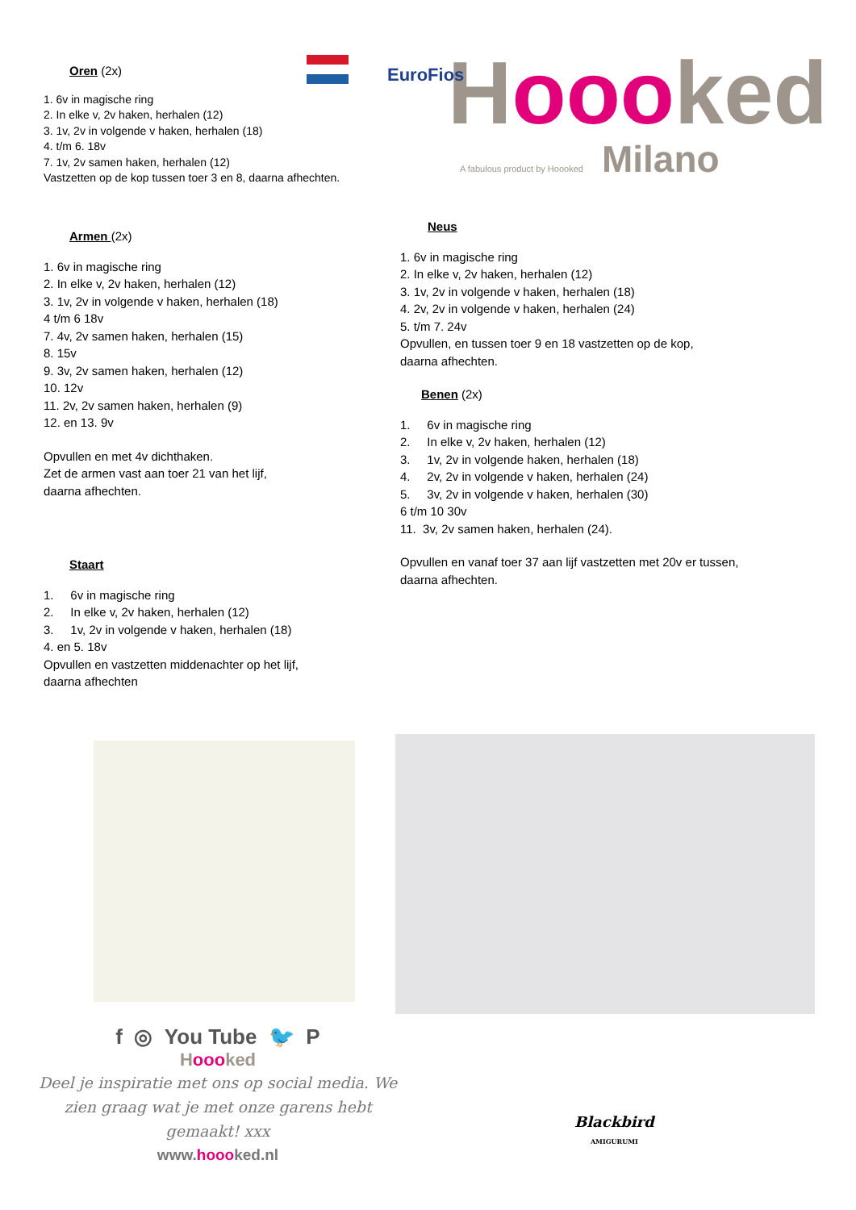Hooo ked
A fabulous product by Hoooked Milano
EuroFios
Oren (2x)
1. 6v in magische ring
2. In elke v, 2v haken, herhalen (12)
3. 1v, 2v in volgende v haken, herhalen (18)
4. t/m 6. 18v
7. 1v, 2v samen haken, herhalen (12)
Vastzetten op de kop tussen toer 3 en 8, daarna afhechten.
Armen (2x)
1. 6v in magische ring
2. In elke v, 2v haken, herhalen (12)
3. 1v, 2v in volgende v haken, herhalen (18)
4 t/m 6 18v
7. 4v, 2v samen haken, herhalen (15)
8. 15v
9. 3v, 2v samen haken, herhalen (12)
10. 12v
11. 2v, 2v samen haken, herhalen (9)
12. en 13. 9v
Opvullen en met 4v dichthaken.
Zet de armen vast aan toer 21 van het lijf,
daarna afhechten.
Staart
1. 6v in magische ring
2. In elke v, 2v haken, herhalen (12)
3. 1v, 2v in volgende v haken, herhalen (18)
4. en 5. 18v
Opvullen en vastzetten middenachter op het lijf,
daarna afhechten
Neus
1. 6v in magische ring
2. In elke v, 2v haken, herhalen (12)
3. 1v, 2v in volgende v haken, herhalen (18)
4. 2v, 2v in volgende v haken, herhalen (24)
5. t/m 7. 24v
Opvullen, en tussen toer 9 en 18 vastzetten op de kop,
daarna afhechten.
Benen (2x)
1. 6v in magische ring
2. In elke v, 2v haken, herhalen (12)
3. 1v, 2v in volgende haken, herhalen (18)
4. 2v, 2v in volgende v haken, herhalen (24)
5. 3v, 2v in volgende v haken, herhalen (30)
6 t/m 10 30v
11. 3v, 2v samen haken, herhalen (24).
Opvullen en vanaf toer 37 aan lijf vastzetten met 20v er tussen,
daarna afhechten.
f ◎ You Tube 🐦 P
Hooo ked
Deel je inspiratie met ons op social media. We zien graag wat je met onze garens hebt gemaakt! xxx
www.hoooked.nl
Blackbird
AMIGURUMI